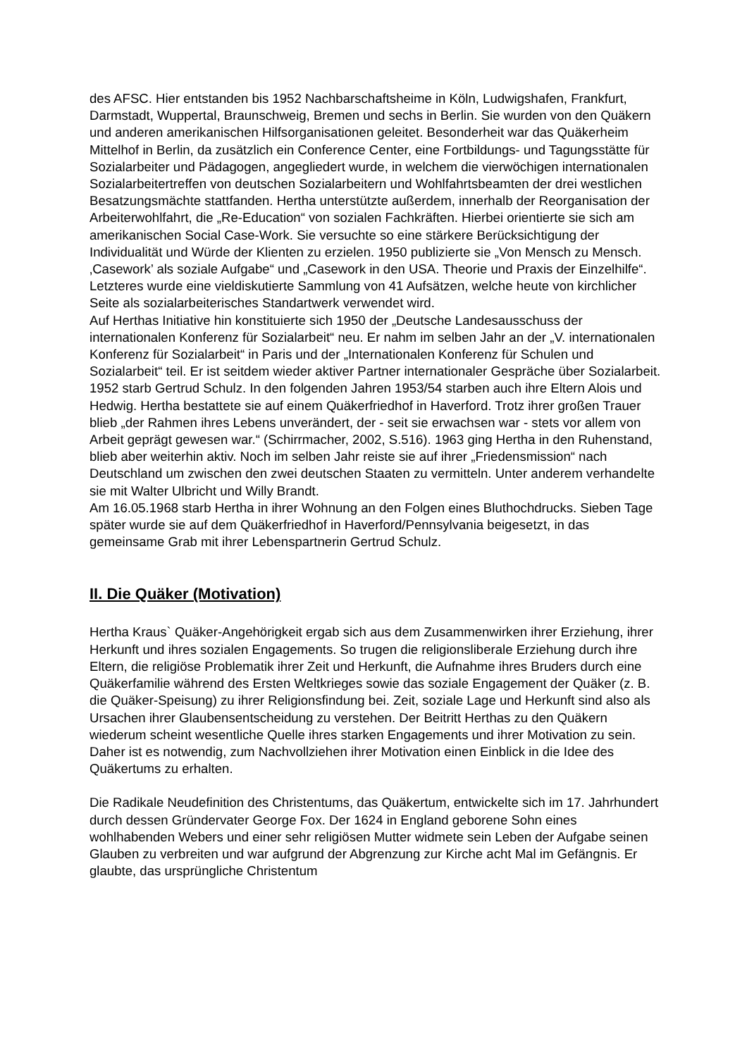des AFSC. Hier entstanden bis 1952 Nachbarschaftsheime in Köln, Ludwigshafen, Frankfurt, Darmstadt, Wuppertal, Braunschweig, Bremen und sechs in Berlin. Sie wurden von den Quäkern und anderen amerikanischen Hilfsorganisationen geleitet. Besonderheit war das Quäkerheim Mittelhof in Berlin, da zusätzlich ein Conference Center, eine Fortbildungs- und Tagungsstätte für Sozialarbeiter und Pädagogen, angegliedert wurde, in welchem die vierwöchigen internationalen Sozialarbeitertreffen von deutschen Sozialarbeitern und Wohlfahrtsbeamten der drei westlichen Besatzungsmächte stattfanden. Hertha unterstützte außerdem, innerhalb der Reorganisation der Arbeiterwohlfahrt, die „Re-Education“ von sozialen Fachkräften. Hierbei orientierte sie sich am amerikanischen Social Case-Work. Sie versuchte so eine stärkere Berücksichtigung der Individualität und Würde der Klienten zu erzielen. 1950 publizierte sie „Von Mensch zu Mensch. ‚Casework’ als soziale Aufgabe“ und „Casework in den USA. Theorie und Praxis der Einzelhilfe“. Letzteres wurde eine vieldiskutierte Sammlung von 41 Aufsätzen, welche heute von kirchlicher Seite als sozialarbeiterisches Standartwerk verwendet wird.
Auf Herthas Initiative hin konstituierte sich 1950 der „Deutsche Landesausschuss der internationalen Konferenz für Sozialarbeit“ neu. Er nahm im selben Jahr an der „V. internationalen Konferenz für Sozialarbeit“ in Paris und der „Internationalen Konferenz für Schulen und Sozialarbeit“ teil. Er ist seitdem wieder aktiver Partner internationaler Gespräche über Sozialarbeit.
1952 starb Gertrud Schulz. In den folgenden Jahren 1953/54 starben auch ihre Eltern Alois und Hedwig. Hertha bestattete sie auf einem Quäkerfriedhof in Haverford. Trotz ihrer großen Trauer blieb „der Rahmen ihres Lebens unverändert, der - seit sie erwachsen war - stets vor allem von Arbeit geprägt gewesen war.“ (Schirrmacher, 2002, S.516). 1963 ging Hertha in den Ruhenstand, blieb aber weiterhin aktiv. Noch im selben Jahr reiste sie auf ihrer „Friedensmission“ nach Deutschland um zwischen den zwei deutschen Staaten zu vermitteln. Unter anderem verhandelte sie mit Walter Ulbricht und Willy Brandt.
Am 16.05.1968 starb Hertha in ihrer Wohnung an den Folgen eines Bluthochdrucks. Sieben Tage später wurde sie auf dem Quäkerfriedhof in Haverford/Pennsylvania beigesetzt, in das gemeinsame Grab mit ihrer Lebenspartnerin Gertrud Schulz.
II. Die Quäker (Motivation)
Hertha Kraus` Quäker-Angehörigkeit ergab sich aus dem Zusammenwirken ihrer Erziehung, ihrer Herkunft und ihres sozialen Engagements. So trugen die religionsliberale Erziehung durch ihre Eltern, die religiöse Problematik ihrer Zeit und Herkunft, die Aufnahme ihres Bruders durch eine Quäkerfamilie während des Ersten Weltkrieges sowie das soziale Engagement der Quäker (z. B. die Quäker-Speisung) zu ihrer Religionsfindung bei. Zeit, soziale Lage und Herkunft sind also als Ursachen ihrer Glaubensentscheidung zu verstehen. Der Beitritt Herthas zu den Quäkern wiederum scheint wesentliche Quelle ihres starken Engagements und ihrer Motivation zu sein. Daher ist es notwendig, zum Nachvollziehen ihrer Motivation einen Einblick in die Idee des Quäkertums zu erhalten.
Die Radikale Neudefinition des Christentums, das Quäkertum, entwickelte sich im 17. Jahrhundert durch dessen Gründervater George Fox. Der 1624 in England geborene Sohn eines wohlhabenden Webers und einer sehr religiösen Mutter widmete sein Leben der Aufgabe seinen Glauben zu verbreiten und war aufgrund der Abgrenzung zur Kirche acht Mal im Gefängnis. Er glaubte, das ursprüngliche Christentum